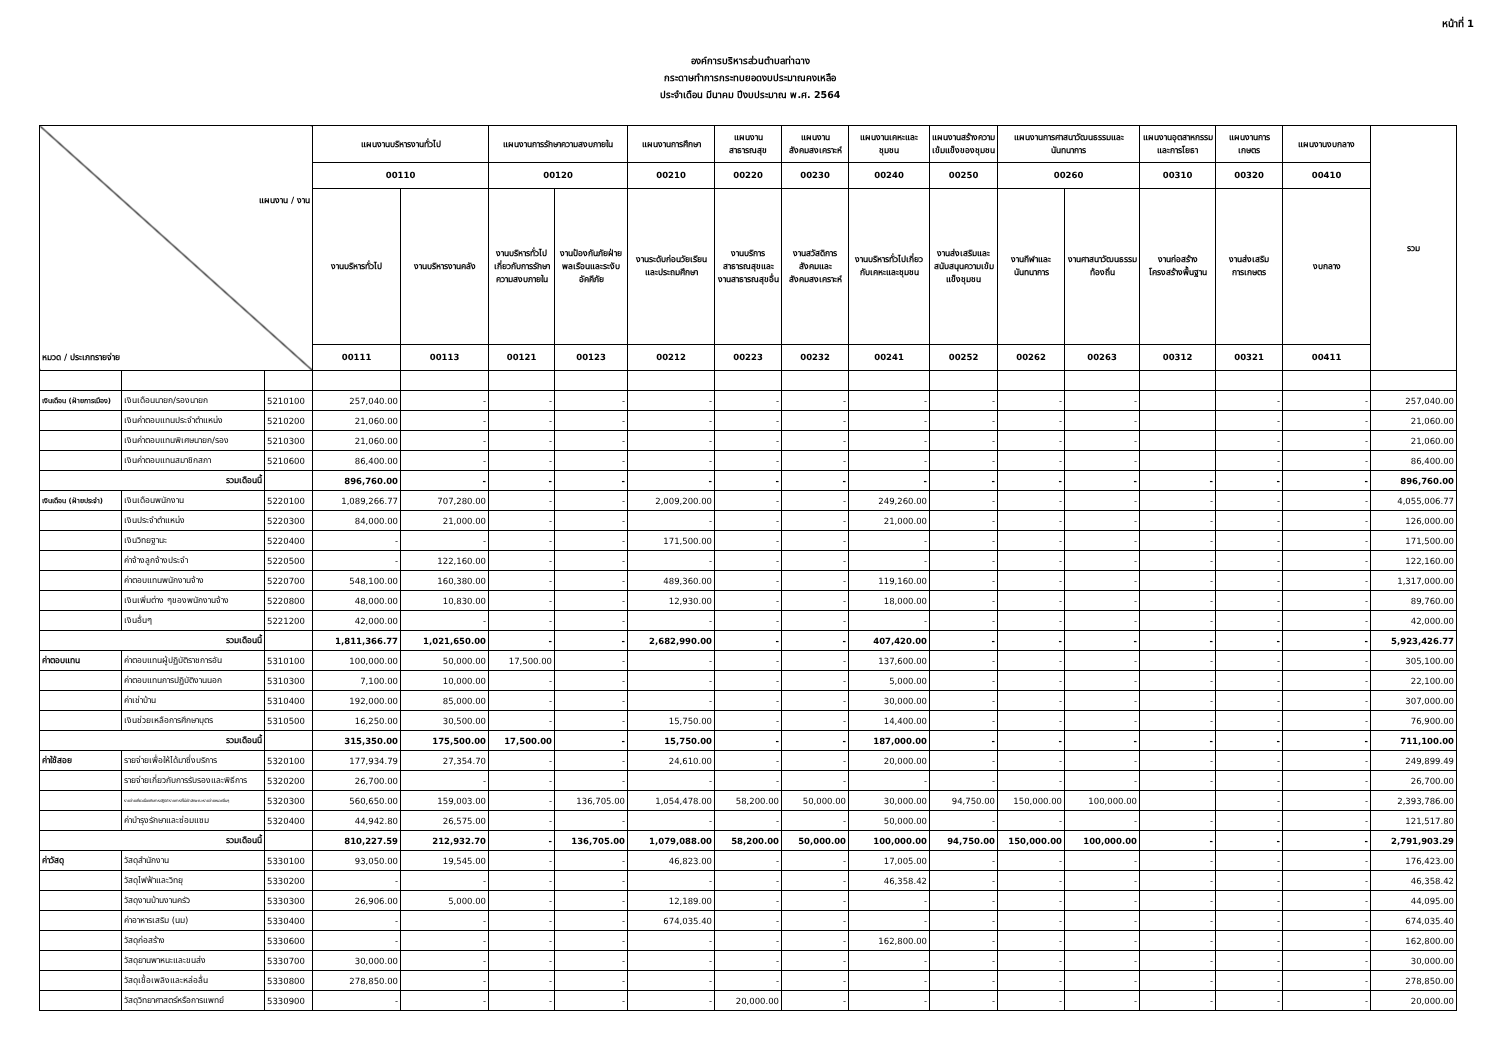หน้าที่ 1
องค์การบริหารส่วนตำบลท่าฉาง
กระดาษทำการกระทบยอดงบประมาณคงเหลือ
ประจำเดือน มีนาคม ปีงบประมาณ พ.ศ. 2564
| แผนงาน / งาน หมวด / ประเภทรายจ่าย | | | แผนงานบริหารงานทั่วไป | | แผนงานการรักษาความสงบภายใน | | แผนงานการศึกษา | แผนงานสาธารณสุข | แผนงานสังคมสงเคราะห์ | แผนงานเคหะและชุมชน | แผนงานสร้างความเข้มแข็งของชุมชน | แผนงานการศาสนาวัฒนธรรมและนันทนาการ | | แผนงานอุตสาหกรรมและการโยธา | แผนงานการเกษตร | แผนงานงบกลาง | รวม |
| | | | 00110 | | 00120 | | 00210 | 00220 | 00230 | 00240 | 00250 | 00260 | | 00310 | 00320 | 00410 | |
| | | | งานบริหารทั่วไป | งานบริหารงานคลัง | งานบริหารทั่วไปเกี่ยวกับการรักษาความสงบภายใน | งานป้องกันภัยฝ่ายพลเรือนและระงับอัคคีภัย | งานระดับก่อนวัยเรียนและประถมศึกษา | งานบริการสาธารณสุขและงานสาธารณสุขอื่น | งานสวัสดิการสังคมและสังคมสงเคราะห์ | งานบริหารทั่วไปเกี่ยวกับเคหะและชุมชน | งานส่งเสริมและสนับสนุนความเข้มแข็งชุมชน | งานกีฬาและนันทนาการ | งานศาสนาวัฒนธรรมท้องถิ่น | งานก่อสร้างโครงสร้างพื้นฐาน | งานส่งเสริมการเกษตร | งบกลาง | |
| | | | 00111 | 00113 | 00121 | 00123 | 00212 | 00223 | 00232 | 00241 | 00252 | 00262 | 00263 | 00312 | 00321 | 00411 | |
| เงินเดือน (ฝ่ายการเมือง) | เงินเดือนนายก/รองนายก | 5210100 | 257,040.00 | - | - | - | - | - | - | - | - | - | - | | - | - | 257,040.00 |
| | เงินค่าตอบแทนประจำตำแหน่ง | 5210200 | 21,060.00 | - | - | - | - | - | - | - | - | - | - | | - | - | 21,060.00 |
| | เงินค่าตอบแทนพิเศษนายก/รอง | 5210300 | 21,060.00 | - | - | - | - | - | - | - | - | - | - | | - | - | 21,060.00 |
| | เงินค่าตอบแทนสมาชิกสภา | 5210600 | 86,400.00 | - | - | - | - | - | - | - | - | - | - | | - | - | 86,400.00 |
| รวมเดือนนี้ | | | 896,760.00 | - | - | - | - | - | - | - | - | - | - | - | - | - | 896,760.00 |
| เงินเดือน (ฝ่ายประจำ) | เงินเดือนพนักงาน | 5220100 | 1,089,266.77 | 707,280.00 | - | - | 2,009,200.00 | - | - | 249,260.00 | - | - | - | - | - | - | 4,055,006.77 |
| | เงินประจำตำแหน่ง | 5220300 | 84,000.00 | 21,000.00 | - | - | - | - | - | 21,000.00 | - | - | - | - | - | - | 126,000.00 |
| | เงินวิทยฐานะ | 5220400 | - | - | - | - | 171,500.00 | - | - | - | - | - | - | - | - | - | 171,500.00 |
| | ค่าจ้างลูกจ้างประจำ | 5220500 | - | 122,160.00 | - | - | - | - | - | - | - | - | - | - | - | - | 122,160.00 |
| | ค่าตอบแทนพนักงานจ้าง | 5220700 | 548,100.00 | 160,380.00 | - | - | 489,360.00 | - | - | 119,160.00 | - | - | - | - | - | - | 1,317,000.00 |
| | เงินเพิ่มต่าง ๆของพนักงานจ้าง | 5220800 | 48,000.00 | 10,830.00 | - | - | 12,930.00 | - | - | 18,000.00 | - | - | - | - | - | - | 89,760.00 |
| | เงินอื่นๆ | 5221200 | 42,000.00 | - | - | - | - | - | - | - | - | - | - | - | - | - | 42,000.00 |
| รวมเดือนนี้ | | | 1,811,366.77 | 1,021,650.00 | - | - | 2,682,990.00 | - | - | 407,420.00 | - | - | - | - | - | - | 5,923,426.77 |
| ค่าตอบแทน | ค่าตอบแทนผู้ปฏิบัติราชการอัน | 5310100 | 100,000.00 | 50,000.00 | 17,500.00 | - | - | - | - | 137,600.00 | - | - | - | - | - | - | 305,100.00 |
| | ค่าตอบแทนการปฏิบัติงานนอก | 5310300 | 7,100.00 | 10,000.00 | - | - | - | - | - | 5,000.00 | - | - | - | - | - | - | 22,100.00 |
| | ค่าเช่าบ้าน | 5310400 | 192,000.00 | 85,000.00 | - | - | - | - | - | 30,000.00 | - | - | - | - | - | - | 307,000.00 |
| | เงินช่วยเหลือการศึกษาบุตร | 5310500 | 16,250.00 | 30,500.00 | - | - | 15,750.00 | - | - | 14,400.00 | - | - | - | - | - | - | 76,900.00 |
| รวมเดือนนี้ | | | 315,350.00 | 175,500.00 | 17,500.00 | - | 15,750.00 | - | - | 187,000.00 | - | - | - | - | - | - | 711,100.00 |
| ค่าใช้สอย | รายจ่ายเพื่อให้ได้มาซึ่งบริการ | 5320100 | 177,934.79 | 27,354.70 | - | - | 24,610.00 | - | - | 20,000.00 | - | - | - | - | - | - | 249,899.49 |
| | รายจ่ายเกี่ยวกับการรับรองและพิธีการ | 5320200 | 26,700.00 | - | - | - | - | - | - | - | - | - | - | - | - | - | 26,700.00 |
| | รายจ่ายเกี่ยวเนื่องกับการปฏิบัติราชการที่ไม่เข้าลักษณะรายจ่ายหมวดอื่นๆ | 5320300 | 560,650.00 | 159,003.00 | - | 136,705.00 | 1,054,478.00 | 58,200.00 | 50,000.00 | 30,000.00 | 94,750.00 | 150,000.00 | 100,000.00 | | - | - | 2,393,786.00 |
| | ค่าบำรุงรักษาและซ่อมแซม | 5320400 | 44,942.80 | 26,575.00 | - | - | - | - | - | 50,000.00 | - | - | - | - | - | - | 121,517.80 |
| รวมเดือนนี้ | | | 810,227.59 | 212,932.70 | - | 136,705.00 | 1,079,088.00 | 58,200.00 | 50,000.00 | 100,000.00 | 94,750.00 | 150,000.00 | 100,000.00 | - | - | - | 2,791,903.29 |
| ค่าวัสดุ | วัสดุสำนักงาน | 5330100 | 93,050.00 | 19,545.00 | - | - | 46,823.00 | - | - | 17,005.00 | - | - | - | - | - | - | 176,423.00 |
| | วัสดุไฟฟ้าและวิทยุ | 5330200 | - | - | - | - | - | - | - | 46,358.42 | - | - | - | - | - | - | 46,358.42 |
| | วัสดุงานบ้านงานครัว | 5330300 | 26,906.00 | 5,000.00 | - | - | 12,189.00 | - | - | - | - | - | - | - | - | - | 44,095.00 |
| | ค่าอาหารเสริม (นม) | 5330400 | - | - | - | - | 674,035.40 | - | - | - | - | - | - | - | - | - | 674,035.40 |
| | วัสดุก่อสร้าง | 5330600 | - | - | - | - | - | - | - | 162,800.00 | - | - | - | - | - | - | 162,800.00 |
| | วัสดุยานพาหนะและขนส่ง | 5330700 | 30,000.00 | - | - | - | - | - | - | - | - | - | - | - | - | - | 30,000.00 |
| | วัสดุเชื้อเพลิงและหล่อลื่น | 5330800 | 278,850.00 | - | - | - | - | - | - | - | - | - | - | - | - | - | 278,850.00 |
| | วัสดุวิทยาศาสตร์หรือการแพทย์ | 5330900 | - | - | - | - | - | 20,000.00 | - | - | - | - | - | - | - | - | 20,000.00 |